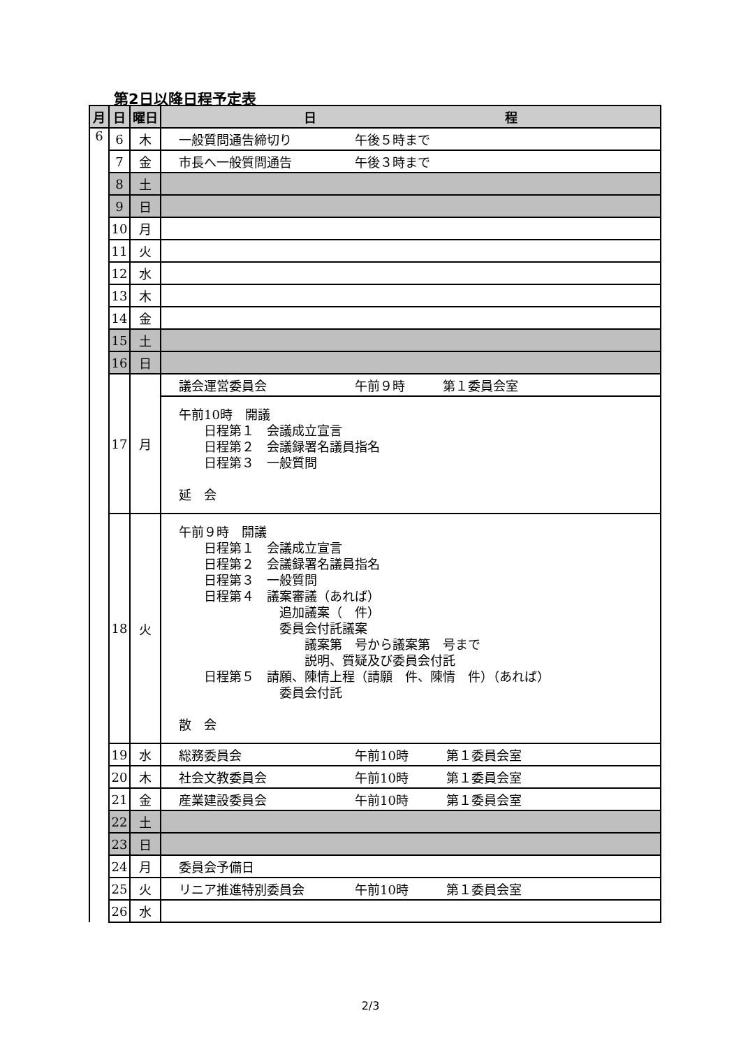第2日以降日程予定表
| 月 | 日 | 曜日 | 日 程 |
| --- | --- | --- | --- |
| 6 | 6 | 木 | 一般質問通告締切り 午後５時まで |
| | 7 | 金 | 市長へ一般質問通告 午後３時まで |
| | 8 | 土 | |
| | 9 | 日 | |
| | 10 | 月 | |
| | 11 | 火 | |
| | 12 | 水 | |
| | 13 | 木 | |
| | 14 | 金 | |
| | 15 | 土 | |
| | 16 | 日 | |
| | 17 | 月 | 議会運営委員会 午前９時 第１委員会室 |
| | | | 午前10時 開議 日程第１ 会議成立宣言 日程第２ 会議録署名議員指名 日程第３ 一般質問 延 会 |
| | 18 | 火 | 午前９時 開議 日程第１ 会議成立宣言 日程第２ 会議録署名議員指名 日程第３ 一般質問 日程第４ 議案審議（あれば） 追加議案（ 件） 委員会付託議案 議案第 号から議案第 号まで 説明、質疑及び委員会付託 日程第５ 請願、陳情上程（請願 件、陳情 件）（あれば） 委員会付託 散 会 |
| | 19 | 水 | 総務委員会 午前10時 第１委員会室 |
| | 20 | 木 | 社会文教委員会 午前10時 第１委員会室 |
| | 21 | 金 | 産業建設委員会 午前10時 第１委員会室 |
| | 22 | 土 | |
| | 23 | 日 | |
| | 24 | 月 | 委員会予備日 |
| | 25 | 火 | リニア推進特別委員会 午前10時 第１委員会室 |
| | 26 | 水 | |
2/3